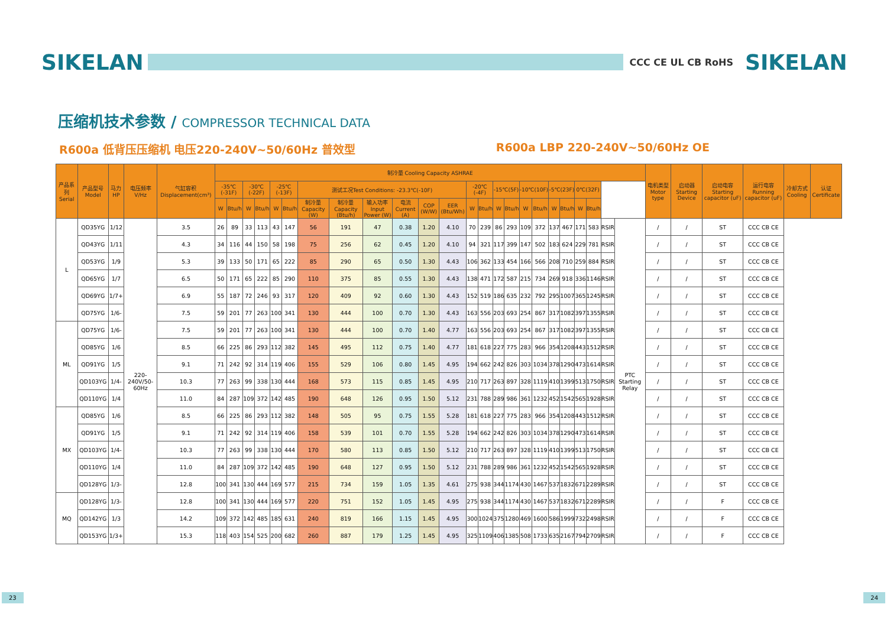SIKELAN
CCC CE UL CB RoHS
SIKELAN
压缩机技术参数 / COMPRESSOR TECHNICAL DATA
R600a 低背压压缩机 电压220-240V~50/60Hz 普效型
R600a LBP 220-240V~50/60Hz OE
| 产品系列 Serial | 产品型号 Model | 马力HP | 电压频率 V/Hz | 气缸容积 Displacement(cm³) | 制冷量 Cooling Capacity ASHRAE | | | | | | | | | | | | | | | | | | | | | | | | 电机类型 Motor type | 启动器 Starting Device | 启动电容 Starting capacitor (uF) | 运行电容 Running capacitor (uF) | 冷却方式 Cooling | 认证 Certificate |
| --- | --- | --- | --- | --- | --- | --- | --- | --- | --- | --- | --- | --- | --- | --- | --- | --- | --- | --- | --- | --- | --- | --- | --- | --- | --- | --- | --- | --- | --- | --- | --- | --- | --- | --- |
| | | | | | -35℃ (-31F) | | -30℃(-22F) | | -25℃(-13F) | | 测试工况Test Conditions: -23.3℃(-10F) | | | | | | -20℃(-4F) | | -15℃(5F) | | -10℃(10F) | | -5℃(23F) | | 0℃(32F) | | | | | | | | | |
| | | | | | W | Btu/h | W | Btu/h | W | Btu/h | 制冷量 Capacity (W) | 制冷量 Capacity (Btu/h) | 输入功率 Input Power (W) | 电流 Current (A) | COP (W/W) | EER (Btu/Wh) | W | Btu/h | W | Btu/h | W | Btu/h | W | Btu/h | W | Btu/h | | | | | | | | |
| L | QD35YG | 1/12 | 220-240V/50-60Hz | 3.5 | 26 | 89 | 33 | 113 | 43 | 147 | 56 | 191 | 47 | 0.38 | 1.20 | 4.10 | 70 | 239 | 86 | 293 | 109 | 372 | 137 | 467 | 171 | 583 | RSIR | PTC Starting Relay | / | / | ST | CCC CB CE | | |
| | QD43YG | 1/11 | | 4.3 | 34 | 116 | 44 | 150 | 58 | 198 | 75 | 256 | 62 | 0.45 | 1.20 | 4.10 | 94 | 321 | 117 | 399 | 147 | 502 | 183 | 624 | 229 | 781 | RSIR | | / | / | ST | CCC CB CE | | |
| | QD53YG | 1/9 | | 5.3 | 39 | 133 | 50 | 171 | 65 | 222 | 85 | 290 | 65 | 0.50 | 1.30 | 4.43 | 106 | 362 | 133 | 454 | 166 | 566 | 208 | 710 | 259 | 884 | RSIR | | / | / | ST | CCC CB CE | | |
| | QD65YG | 1/7 | | 6.5 | 50 | 171 | 65 | 222 | 85 | 290 | 110 | 375 | 85 | 0.55 | 1.30 | 4.43 | 138 | 471 | 172 | 587 | 215 | 734 | 269 | 918 | 336 | 1146 | RSIR | | / | / | ST | CCC CB CE | | |
| | QD69YG | 1/7+ | | 6.9 | 55 | 187 | 72 | 246 | 93 | 317 | 120 | 409 | 92 | 0.60 | 1.30 | 4.43 | 152 | 519 | 186 | 635 | 232 | 792 | 295 | 1007 | 365 | 1245 | RSIR | | / | / | ST | CCC CB CE | | |
| | QD75YG | 1/6- | | 7.5 | 59 | 201 | 77 | 263 | 100 | 341 | 130 | 444 | 100 | 0.70 | 1.30 | 4.43 | 163 | 556 | 203 | 693 | 254 | 867 | 317 | 1082 | 397 | 1355 | RSIR | | / | / | ST | CCC CB CE | | |
| ML | QD75YG | 1/6- | | 7.5 | 59 | 201 | 77 | 263 | 100 | 341 | 130 | 444 | 100 | 0.70 | 1.40 | 4.77 | 163 | 556 | 203 | 693 | 254 | 867 | 317 | 1082 | 397 | 1355 | RSIR | | / | / | ST | CCC CB CE | | |
| | QD85YG | 1/6 | | 8.5 | 66 | 225 | 86 | 293 | 112 | 382 | 145 | 495 | 112 | 0.75 | 1.40 | 4.77 | 181 | 618 | 227 | 775 | 283 | 966 | 354 | 1208 | 443 | 1512 | RSIR | | / | / | ST | CCC CB CE | | |
| | QD91YG | 1/5 | | 9.1 | 71 | 242 | 92 | 314 | 119 | 406 | 155 | 529 | 106 | 0.80 | 1.45 | 4.95 | 194 | 662 | 242 | 826 | 303 | 1034 | 378 | 1290 | 473 | 1614 | RSIR | | / | / | ST | CCC CB CE | | |
| | QD103YG | 1/4- | | 10.3 | 77 | 263 | 99 | 338 | 130 | 444 | 168 | 573 | 115 | 0.85 | 1.45 | 4.95 | 210 | 717 | 263 | 897 | 328 | 1119 | 410 | 1399 | 513 | 1750 | RSIR | | / | / | ST | CCC CB CE | | |
| | QD110YG | 1/4 | | 11.0 | 84 | 287 | 109 | 372 | 142 | 485 | 190 | 648 | 126 | 0.95 | 1.50 | 5.12 | 231 | 788 | 289 | 986 | 361 | 1232 | 452 | 1542 | 565 | 1928 | RSIR | | / | / | ST | CCC CB CE | | |
| MX | QD85YG | 1/6 | | 8.5 | 66 | 225 | 86 | 293 | 112 | 382 | 148 | 505 | 95 | 0.75 | 1.55 | 5.28 | 181 | 618 | 227 | 775 | 283 | 966 | 354 | 1208 | 443 | 1512 | RSIR | | / | / | ST | CCC CB CE | | |
| | QD91YG | 1/5 | | 9.1 | 71 | 242 | 92 | 314 | 119 | 406 | 158 | 539 | 101 | 0.70 | 1.55 | 5.28 | 194 | 662 | 242 | 826 | 303 | 1034 | 378 | 1290 | 473 | 1614 | RSIR | | / | / | ST | CCC CB CE | | |
| | QD103YG | 1/4- | | 10.3 | 77 | 263 | 99 | 338 | 130 | 444 | 170 | 580 | 113 | 0.85 | 1.50 | 5.12 | 210 | 717 | 263 | 897 | 328 | 1119 | 410 | 1399 | 513 | 1750 | RSIR | | / | / | ST | CCC CB CE | | |
| | QD110YG | 1/4 | | 11.0 | 84 | 287 | 109 | 372 | 142 | 485 | 190 | 648 | 127 | 0.95 | 1.50 | 5.12 | 231 | 788 | 289 | 986 | 361 | 1232 | 452 | 1542 | 565 | 1928 | RSIR | | / | / | ST | CCC CB CE | | |
| | QD128YG | 1/3- | | 12.8 | 100 | 341 | 130 | 444 | 169 | 577 | 215 | 734 | 159 | 1.05 | 1.35 | 4.61 | 275 | 938 | 344 | 1174 | 430 | 1467 | 537 | 1832 | 671 | 2289 | RSIR | | / | / | ST | CCC CB CE | | |
| MQ | QD128YG | 1/3- | | 12.8 | 100 | 341 | 130 | 444 | 169 | 577 | 220 | 751 | 152 | 1.05 | 1.45 | 4.95 | 275 | 938 | 344 | 1174 | 430 | 1467 | 537 | 1832 | 671 | 2289 | RSIR | | / | / | F | CCC CB CE | | |
| | QD142YG | 1/3 | | 14.2 | 109 | 372 | 142 | 485 | 185 | 631 | 240 | 819 | 166 | 1.15 | 1.45 | 4.95 | 300 | 1024 | 375 | 1280 | 469 | 1600 | 586 | 1999 | 732 | 2498 | RSIR | | / | / | F | CCC CB CE | | |
| | QD153YG | 1/3+ | | 15.3 | 118 | 403 | 154 | 525 | 200 | 682 | 260 | 887 | 179 | 1.25 | 1.45 | 4.95 | 325 | 1109 | 406 | 1385 | 508 | 1733 | 635 | 2167 | 794 | 2709 | RSIR | | / | / | F | CCC CB CE | | |
23 24